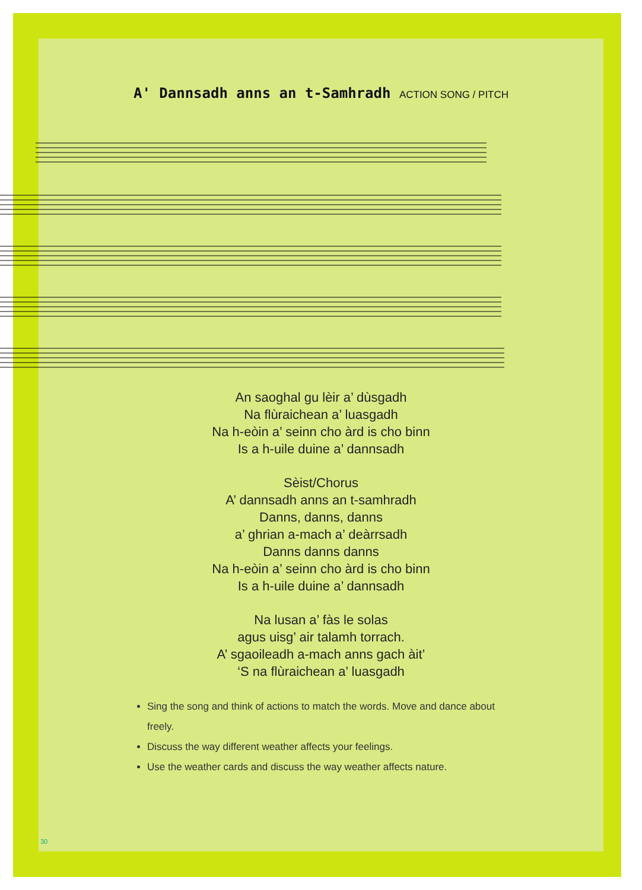A' Dannsadh anns an t-Samhradh ACTION SONG / PITCH
An saoghal gu lèir a’ dùsgadh
Na flùraichean a’ luasgadh
Na h-eòin a’ seinn cho àrd is cho binn
Is a h-uile duine a’ dannsadh
Sèist/Chorus
A’ dannsadh anns an t-samhradh
Danns, danns, danns
a’ ghrian a-mach a’ deàrrsadh
Danns danns danns
Na h-eòin a’ seinn cho àrd is cho binn
Is a h-uile duine a’ dannsadh
Na lusan a’ fàs le solas
agus uisg’ air talamh torrach.
A’ sgaoileadh a-mach anns gach àit’
‘S na flùraichean a’ luasgadh
Sing the song and think of actions to match the words. Move and dance about freely.
Discuss the way different weather affects your feelings.
Use the weather cards and discuss the way weather affects nature.
30